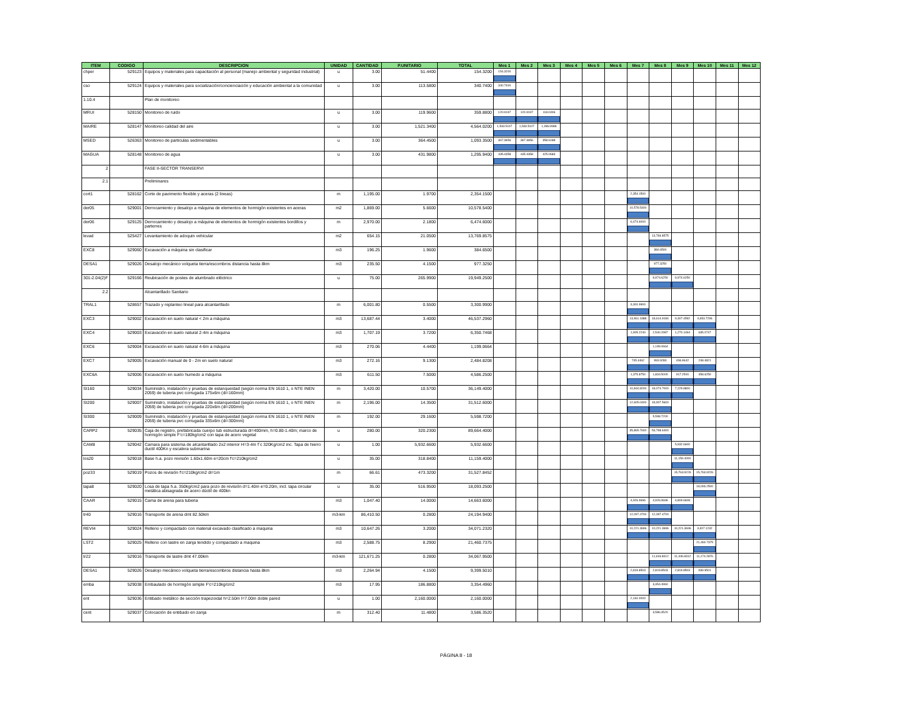| ITEM | CODIGO | DESCRIPCION | UNIDAD | CANTIDAD | P.UNITARIO | TOTAL | Mes 1 | Mes 2 | Mes 3 | Mes 4 | Mes 5 | Mes 6 | Mes 7 | Mes 8 | Mes 9 | Mes 10 | Mes 11 | Mes 12 |
| --- | --- | --- | --- | --- | --- | --- | --- | --- | --- | --- | --- | --- | --- | --- | --- | --- | --- | --- |
| chper | 529123 | Equipos y materiales para capacitación al personal (manejo ambiental y seguridad industrial) | u | 3.00 | 51.4400 | 154.3200 | 154.3200 | | | | | | | | | | | |
| cso | 529124 | Equipos y materiales para socialización/concienciación y educación ambiental a la comunidad | u | 3.00 | 113.5800 | 340.7400 | 340.7400 | | | | | | | | | | | |
| 1.10.4 | | Plan de monitoreo | | | | | | | | | | | | | | | | |
| MRUI | 528150 | Monitoreo de ruido | u | 3.00 | 119.9600 | 359.8800 | 120.9197 | 120.9197 | 118.0406 | | | | | | | | | |
| MAIRE | 528147 | Monitoreo calidad del aire | u | 3.00 | 1,521.3400 | 4,564.0200 | 1,533.5107 | 1,533.5107 | 1,496.9986 | | | | | | | | | |
| MSED | 526363 | Monitoreo de particulas sedimentables | u | 3.00 | 364.4500 | 1,093.3500 | 367.3656 | 367.3656 | 358.6188 | | | | | | | | | |
| MAGUA | 528148 | Monitoreo de agua | u | 3.00 | 431.9800 | 1,295.9400 | 435.4358 | 435.4358 | 425.0683 | | | | | | | | | |
| 2 | | FASE II-SECTOR TRANSERVI | | | | | | | | | | | | | | | | |
| 2.1 | | Preliminares | | | | | | | | | | | | | | | | |
| cort1 | 528162 | Corte de pavimento flexible y aceras (2 lineas) | m | 1,195.00 | 1.9700 | 2,354.1500 | | | | | | | 2,354.1500 | | | | | |
| der05 | 529001 | Derrocamiento y desalojo a máquina de elementos de hormigón existentes en aceras | m2 | 1,869.00 | 5.6600 | 10,578.5400 | | | | | | | 10,578.5400 | | | | | |
| der06 | 529125 | Derrocamiento y desalojo a máquina de elementos de hormigón existentes bordillos y parterres | m | 2,970.00 | 2.1800 | 6,474.6000 | | | | | | | 6,474.6000 | | | | | |
| levad | 525427 | Levantamiento de adoquin vehicular | m2 | 654.15 | 21.0500 | 13,769.8575 | | | | | | | | 13,769.8575 | | | | |
| EXC8 | 529060 | Excavación a máquina sin clasificar | m3 | 196.25 | 1.9600 | 384.6500 | | | | | | | | 384.6500 | | | | |
| DESA1 | 529026 | Desalojo mecánico volqueta tierra/escombros distancia hasta 8km | m3 | 235.50 | 4.1500 | 977.3250 | | | | | | | | 977.3250 | | | | |
| 301-2.04(2)F | 529166 | Reubicación de postes de alumbrado eléctrico | u | 75.00 | 265.9900 | 19,949.2500 | | | | | | | | 9,974.6250 | 9,974.6250 | | | |
| 2.2 | | Alcantarillado Sanitario | | | | | | | | | | | | | | | | |
| TRAL1 | 528657 | Trazado y replanteo lineal para alcantarillado | m | 6,001.80 | 0.5500 | 3,300.9900 | | | | | | | 3,300.9900 | | | | | |
| EXC3 | 529002 | Excavación en suelo natural < 2m a máquina | m3 | 13,687.44 | 3.4000 | 46,537.2960 | | | | | | | 13,961.1888 | 18,614.9184 | 9,307.4592 | 4,653.7296 | | |
| EXC4 | 529003 | Excavación en suelo natural 2-4m a máquina | m3 | 1,707.19 | 3.7200 | 6,350.7468 | | | | | | | 1,905.2240 | 2,540.2987 | 1,270.1494 | 635.0747 | | |
| EXC6 | 529004 | Excavación en suelo natural 4-6m a máquina | m3 | 270.06 | 4.4400 | 1,199.0664 | | | | | | | | 1,199.0664 | | | | |
| EXC7 | 529005 | Excavación manual de 0 - 2m en suelo natural | m3 | 272.16 | 9.1300 | 2,484.8208 | | | | | | | 745.4462 | 993.9283 | 496.9642 | 248.4821 | | |
| EXC6A | 529006 | Excavación en suelo humedo a máquina | m3 | 611.50 | 7.5000 | 4,586.2500 | | | | | | | 1,375.8750 | 1,834.5000 | 917.2500 | 458.6250 | | |
| SI160 | 529034 | Suministro, instalación y pruebas de estanqueidad (según norma EN 1610 1, o NTE INEN 2059) de tuberia pvc corrugada 175x6m (di=160mm) | m | 3,420.00 | 10.5700 | 36,149.4000 | | | | | | | 10,844.8200 | 18,074.7000 | 7,229.8800 | | | |
| SI200 | 529007 | Suministro, instalación y pruebas de estanqueidad (según norma EN 1610 1, o NTE INEN 2059) de tuberia pvc corrugada 220x6m (di=200mm) | m | 2,196.00 | 14.3500 | 31,512.6000 | | | | | | | 12,605.0400 | 18,907.5600 | | | | |
| SI300 | 529009 | Suministro, instalación y pruebas de estanqueidad (según norma EN 1610 1, o NTE INEN 2059) de tuberia pvc corrugada 335x6m (di=300mm) | m | 192.00 | 29.1600 | 5,598.7200 | | | | | | | | 5,598.7200 | | | | |
| CARP2 | 529035 | Caja de registro, prefabricada cuerpo tub estructurada di=400mm, h=0.80-1.40m; marco de hormigón simple F'c=180kg/cm2 con tapa de acero vegetal | u | 280.00 | 320.2300 | 89,664.4000 | | | | | | | 35,865.7600 | 53,798.6400 | | | | |
| CAM8 | 529042 | Camara para sistema de alcantarillado 2x2 interior H=3-4m f´c 320Kg/cm2 inc. Tapa de hierro ductil 400Kn y escalera submarina | u | 1.00 | 5,932.6600 | 5,932.6600 | | | | | | | | | 5,932.6600 | | | |
| los20 | 529018 | Base h.a. pozo revisión 1.60x1.60m e=20cm f'c=210kg/cm2 | u | 35.00 | 318.8400 | 11,159.4000 | | | | | | | | | 11,159.4000 | | | |
| poz33 | 529019 | Pozos de revisión f'c=210kg/cm2 di=1m | m | 66.61 | 473.3200 | 31,527.8452 | | | | | | | | | 15,763.9226 | 15,763.9226 | | |
| tapa8 | 529020 | Losa de tapa h.a. 350kg/cm2 para pozo de revisión d=1.40m e=0.20m, incl. tapa circular metálica abisagrada de acero dúctil de 400kn | u | 35.00 | 516.9500 | 18,093.2500 | | | | | | | | | | 18,093.2500 | | |
| CAAR | 529015 | Cama de arena para tuberia | m3 | 1,047.40 | 14.0000 | 14,663.6000 | | | | | | | 4,926.9696 | 4,926.9696 | 4,809.6608 | | | |
| tr40 | 529016 | Transporte de arena dmt 82.50km | m3-km | 86,410.50 | 0.2800 | 24,194.9400 | | | | | | | 12,097.4700 | 12,097.4700 | | | | |
| REVI4 | 529024 | Relleno y compactado con material excavado clasificado a maquina | m3 | 10,647.26 | 3.2000 | 34,071.2320 | | | | | | | 10,221.3696 | 10,221.3696 | 10,221.3696 | 3,407.1232 | | |
| LST2 | 529025 | Relleno con lastre en zanja tendido y compactado a maquina | m3 | 2,588.75 | 8.2900 | 21,460.7375 | | | | | | | | | | 21,460.7375 | | |
| tr22 | 529016 | Transporte de lastre dmt 47.00km | m3-km | 121,671.25 | 0.2800 | 34,067.9500 | | | | | | | | 11,446.8312 | 11,446.8312 | 11,174.2876 | | |
| DESA1 | 529026 | Desalojo mecánico volqueta tierra/escombros distancia hasta 8km | m3 | 2,264.94 | 4.1500 | 9,399.5010 | | | | | | | 2,819.8503 | 2,819.8503 | 2,819.8503 | 939.9501 | | |
| emba | 529038 | Embaulado de hormigón simple F'c=210kg/cm2 | m3 | 17.95 | 186.8800 | 3,354.4960 | | | | | | | | 3,354.4960 | | | | |
| ent | 529036 | Entibado metálico de sección trapezoidal h=2.50m l=7.00m doble pared | u | 1.00 | 2,160.0000 | 2,160.0000 | | | | | | | 2,160.0000 | | | | | |
| cent | 529037 | Colocación de entibado en zanja | m | 312.40 | 11.4800 | 3,586.3520 | | | | | | | | 3,586.3520 | | | | |
PÁGINA 8 - 18